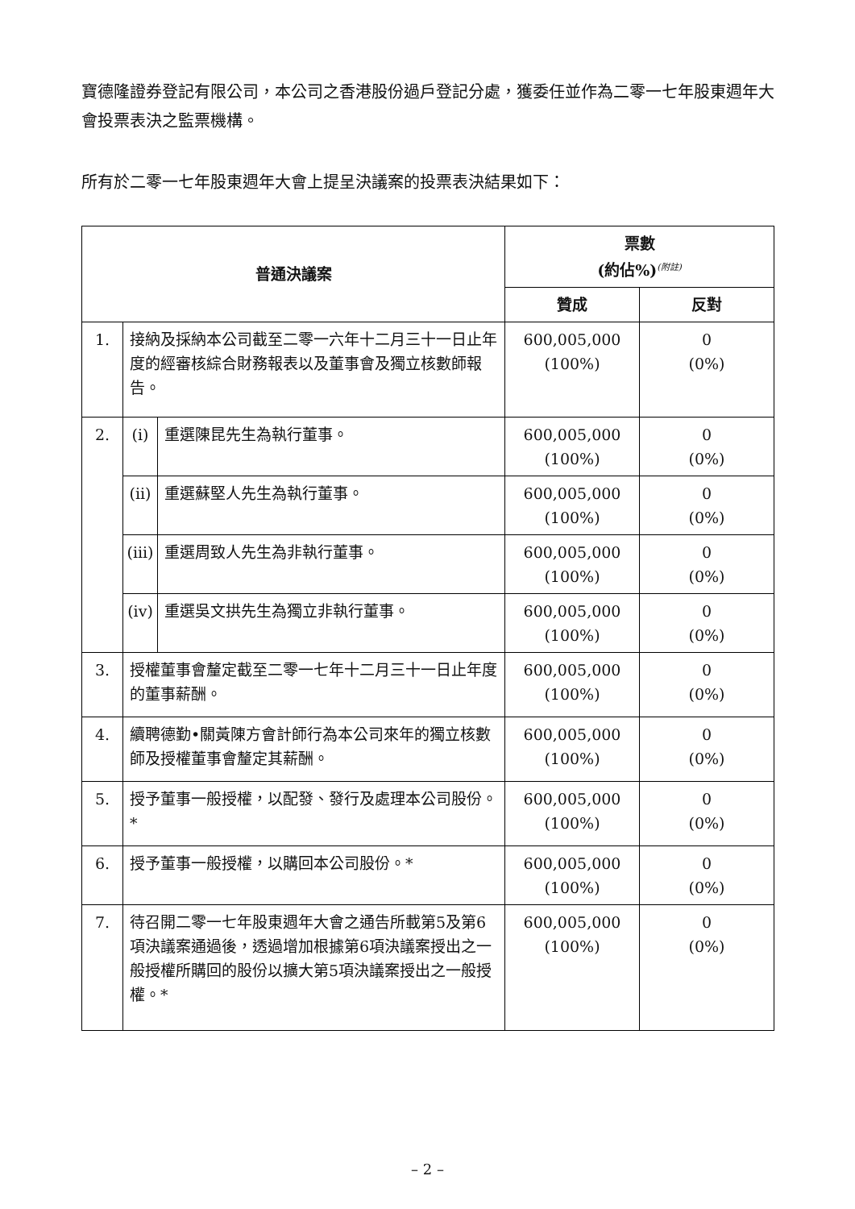寶德隆證券登記有限公司，本公司之香港股份過戶登記分處，獲委任並作為二零一七年股東週年大會投票表決之監票機構。
所有於二零一七年股東週年大會上提呈決議案的投票表決結果如下：
| 普通決議案 | | | 票數 (約佔%)<sup>(附註)</sup> | |
| --- | --- | --- | --- | --- |
| | | | 贊成 | 反對 |
| 1. | 接納及採納本公司截至二零一六年十二月三十一日止年度的經審核綜合財務報表以及董事會及獨立核數師報告。 | | 600,005,000 (100%) | 0 (0%) |
| 2. | (i) | 重選陳昆先生為執行董事。 | 600,005,000 (100%) | 0 (0%) |
| | (ii) | 重選蘇堅人先生為執行董事。 | 600,005,000 (100%) | 0 (0%) |
| | (iii) | 重選周致人先生為非執行董事。 | 600,005,000 (100%) | 0 (0%) |
| | (iv) | 重選吳文拱先生為獨立非執行董事。 | 600,005,000 (100%) | 0 (0%) |
| 3. | 授權董事會釐定截至二零一七年十二月三十一日止年度的董事薪酬。 | | 600,005,000 (100%) | 0 (0%) |
| 4. | 續聘德勤•關黃陳方會計師行為本公司來年的獨立核數師及授權董事會釐定其薪酬。 | | 600,005,000 (100%) | 0 (0%) |
| 5. | 授予董事一般授權，以配發、發行及處理本公司股份。* | | 600,005,000 (100%) | 0 (0%) |
| 6. | 授予董事一般授權，以購回本公司股份。* | | 600,005,000 (100%) | 0 (0%) |
| 7. | 待召開二零一七年股東週年大會之通告所載第5及第6項決議案通過後，透過增加根據第6項決議案授出之一般授權所購回的股份以擴大第5項決議案授出之一般授權。* | | 600,005,000 (100%) | 0 (0%) |
– 2 –